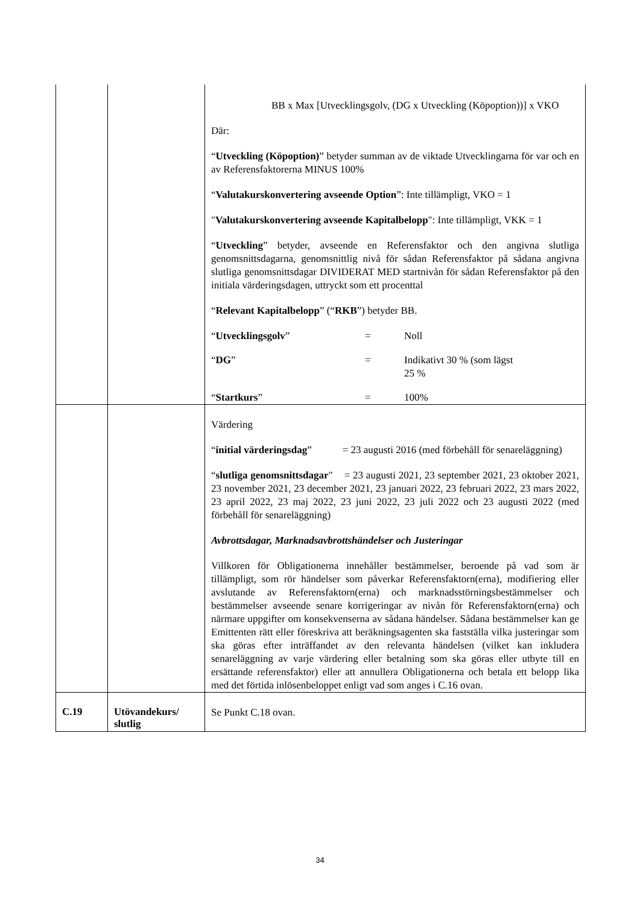| | | BB x Max [Utvecklingsgolv, (DG x Utveckling (Köpoption))] x VKO Där: “ Utveckling (Köpoption) ” betyder summan av de viktade Utvecklingarna för var och en av Referensfaktorerna MINUS 100% “ Valutakurskonvertering avseende Option ”: Inte tillämpligt, VKO = 1 " Valutakurskonvertering avseende Kapitalbelopp ": Inte tillämpligt, VKK = 1 “ Utveckling ” betyder, avseende en Referensfaktor och den angivna slutliga genomsnittsdagarna, genomsnittlig nivå för sådan Referensfaktor på sådana angivna slutliga genomsnittsdagar DIVIDERAT MED startnivån för sådan Referensfaktor på den initiala värderingsdagen, uttryckt som ett procenttal “ Relevant Kapitalbelopp ” (“ RKB ”) betyder BB. / “ Utvecklingsgolv ” / = / Noll / / “ DG ” / = / Indikativt 30 % (som lägst 25 % / / “ Startkurs ” / = / 100% / |
| | | Värdering “ initial värderingsdag ” = 23 augusti 2016 (med förbehåll för senareläggning) “ slutliga genomsnittsdagar " = 23 augusti 2021, 23 september 2021, 23 oktober 2021, 23 november 2021, 23 december 2021, 23 januari 2022, 23 februari 2022, 23 mars 2022, 23 april 2022, 23 maj 2022, 23 juni 2022, 23 juli 2022 och 23 augusti 2022 (med förbehåll för senareläggning) Avbrottsdagar, Marknadsavbrottshändelser och Justeringar Villkoren för Obligationerna innehåller bestämmelser, beroende på vad som är tillämpligt, som rör händelser som påverkar Referensfaktorn(erna), modifiering eller avslutande av Referensfaktorn(erna) och marknadsstörningsbestämmelser och bestämmelser avseende senare korrigeringar av nivån för Referensfaktorn(erna) och närmare uppgifter om konsekvenserna av sådana händelser. Sådana bestämmelser kan ge Emittenten rätt eller föreskriva att beräkningsagenten ska fastställa vilka justeringar som ska göras efter inträffandet av den relevanta händelsen (vilket kan inkludera senareläggning av varje värdering eller betalning som ska göras eller utbyte till en ersättande referensfaktor) eller att annullera Obligationerna och betala ett belopp lika med det förtida inlösenbeloppet enligt vad som anges i C.16 ovan. |
| C.19 | Utövandekurs/ slutlig | Se Punkt C.18 ovan. |
34